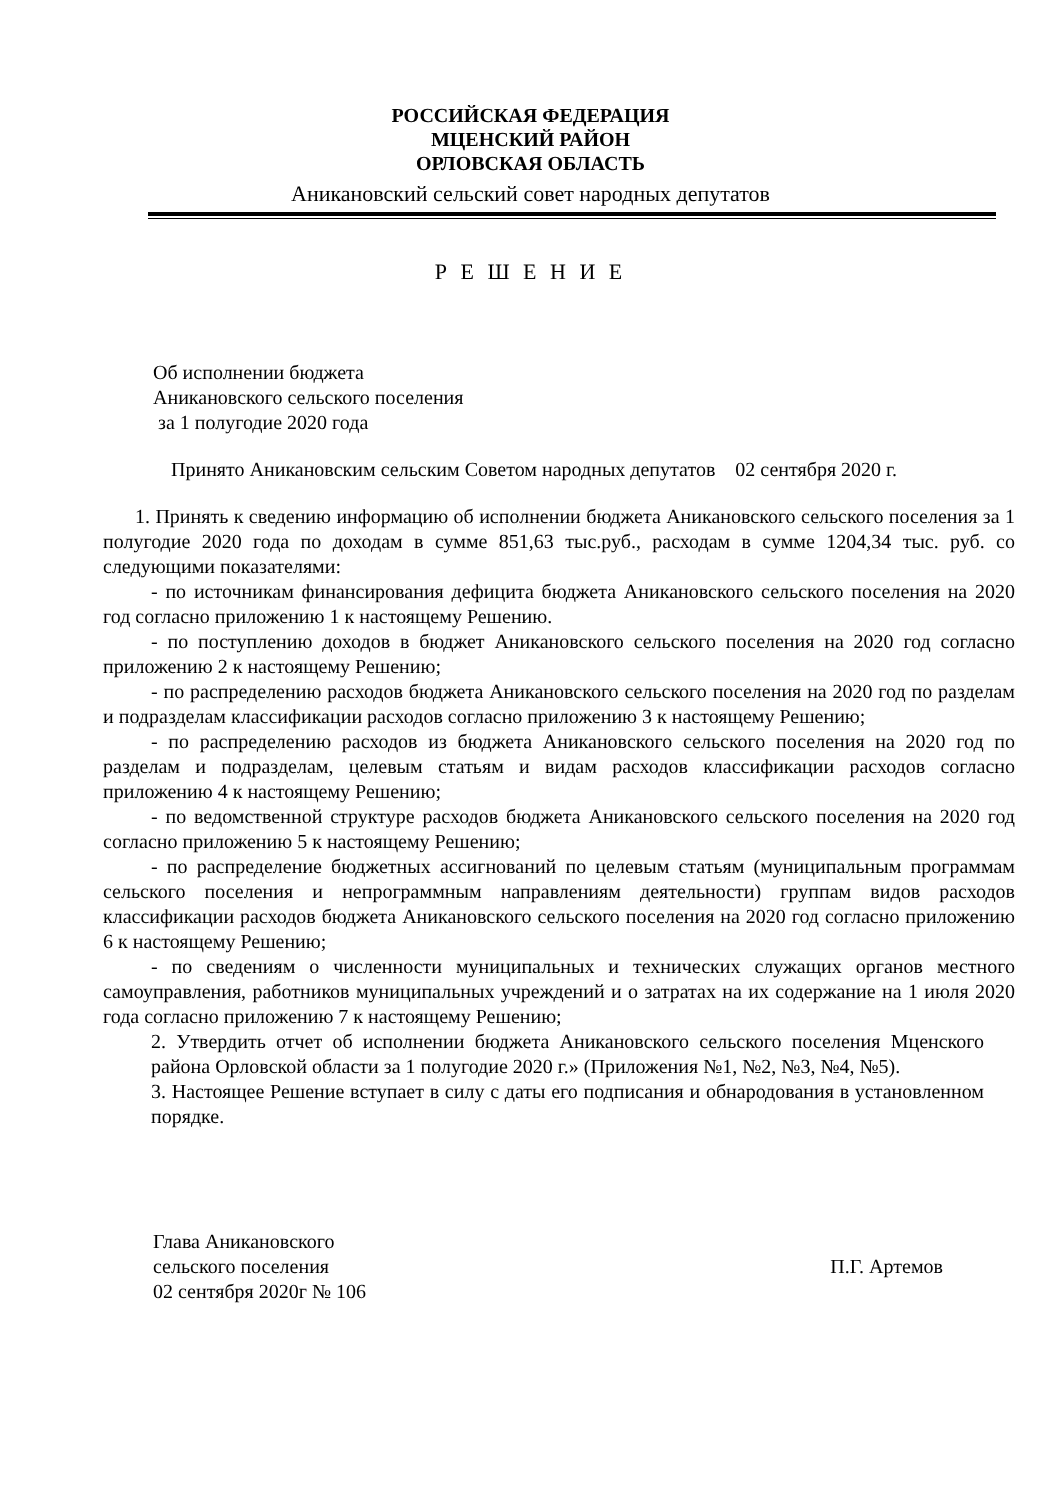РОССИЙСКАЯ ФЕДЕРАЦИЯ
МЦЕНСКИЙ РАЙОН
ОРЛОВСКАЯ ОБЛАСТЬ
Аникановский сельский совет народных депутатов
Р Е Ш Е Н И Е
Об исполнении бюджета
Аникановского сельского поселения
за 1 полугодие 2020 года
Принято Аникановским сельским Советом народных депутатов 02 сентября 2020 г.
1. Принять к сведению информацию об исполнении бюджета Аникановского сельского поселения за 1 полугодие 2020 года по доходам в сумме 851,63 тыс.руб., расходам в сумме 1204,34 тыс. руб. со следующими показателями:
- по источникам финансирования дефицита бюджета Аникановского сельского поселения на 2020 год согласно приложению 1 к настоящему Решению.
- по поступлению доходов в бюджет Аникановского сельского поселения на 2020 год согласно приложению 2 к настоящему Решению;
- по распределению расходов бюджета Аникановского сельского поселения на 2020 год по разделам и подразделам классификации расходов согласно приложению 3 к настоящему Решению;
- по распределению расходов из бюджета Аникановского сельского поселения на 2020 год по разделам и подразделам, целевым статьям и видам расходов классификации расходов согласно приложению 4 к настоящему Решению;
- по ведомственной структуре расходов бюджета Аникановского сельского поселения на 2020 год согласно приложению 5 к настоящему Решению;
- по распределение бюджетных ассигнований по целевым статьям (муниципальным программам сельского поселения и непрограммным направлениям деятельности) группам видов расходов классификации расходов бюджета Аникановского сельского поселения на 2020 год согласно приложению 6 к настоящему Решению;
- по сведениям о численности муниципальных и технических служащих органов местного самоуправления, работников муниципальных учреждений и о затратах на их содержание на 1 июля 2020 года согласно приложению 7 к настоящему Решению;
2. Утвердить отчет об исполнении бюджета Аникановского сельского поселения Мценского района Орловской области за 1 полугодие 2020 г.» (Приложения №1, №2, №3, №4, №5).
3. Настоящее Решение вступает в силу с даты его подписания и обнародования в установленном порядке.
Глава Аникановского
сельского поселения
02 сентября 2020г № 106
П.Г. Артемов